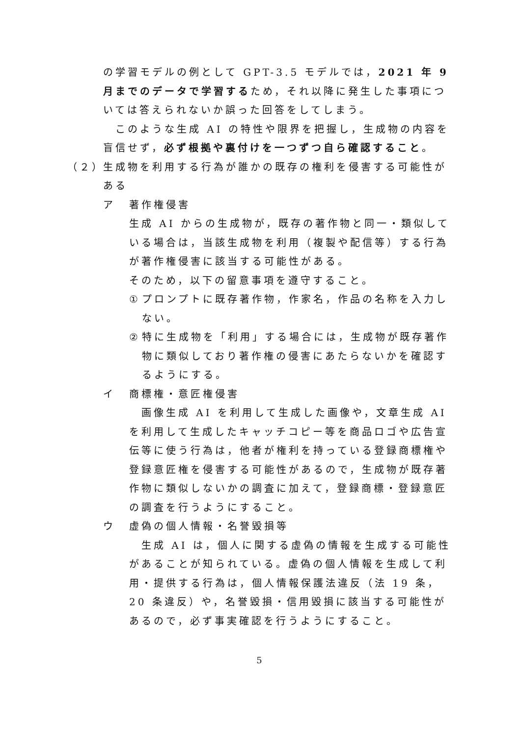の学習モデルの例として GPT-3.5 モデルでは，2021 年 9 月までのデータで学習するため，それ以降に発生した事項については答えられないか誤った回答をしてしまう。
　このような生成 AI の特性や限界を把握し，生成物の内容を盲信せず，必ず根拠や裏付けを一つずつ自ら確認すること。
（２）
生成物を利用する行為が誰かの既存の権利を侵害する可能性がある
ア 著作権侵害
生成 AI からの生成物が，既存の著作物と同一・類似している場合は，当該生成物を利用（複製や配信等）する行為が著作権侵害に該当する可能性がある。
そのため，以下の留意事項を遵守すること。
① プロンプトに既存著作物，作家名，作品の名称を入力しない。
② 特に生成物を「利用」する場合には，生成物が既存著作物に類似しており著作権の侵害にあたらないかを確認するようにする。
イ 商標権・意匠権侵害
　画像生成 AI を利用して生成した画像や，文章生成 AI を利用して生成したキャッチコピー等を商品ロゴや広告宣伝等に使う行為は，他者が権利を持っている登録商標権や登録意匠権を侵害する可能性があるので，生成物が既存著作物に類似しないかの調査に加えて，登録商標・登録意匠の調査を行うようにすること。
ウ 虚偽の個人情報・名誉毀損等
　生成 AI は，個人に関する虚偽の情報を生成する可能性があることが知られている。虚偽の個人情報を生成して利用・提供する行為は，個人情報保護法違反（法 19 条，20 条違反）や，名誉毀損・信用毀損に該当する可能性があるので，必ず事実確認を行うようにすること。
5